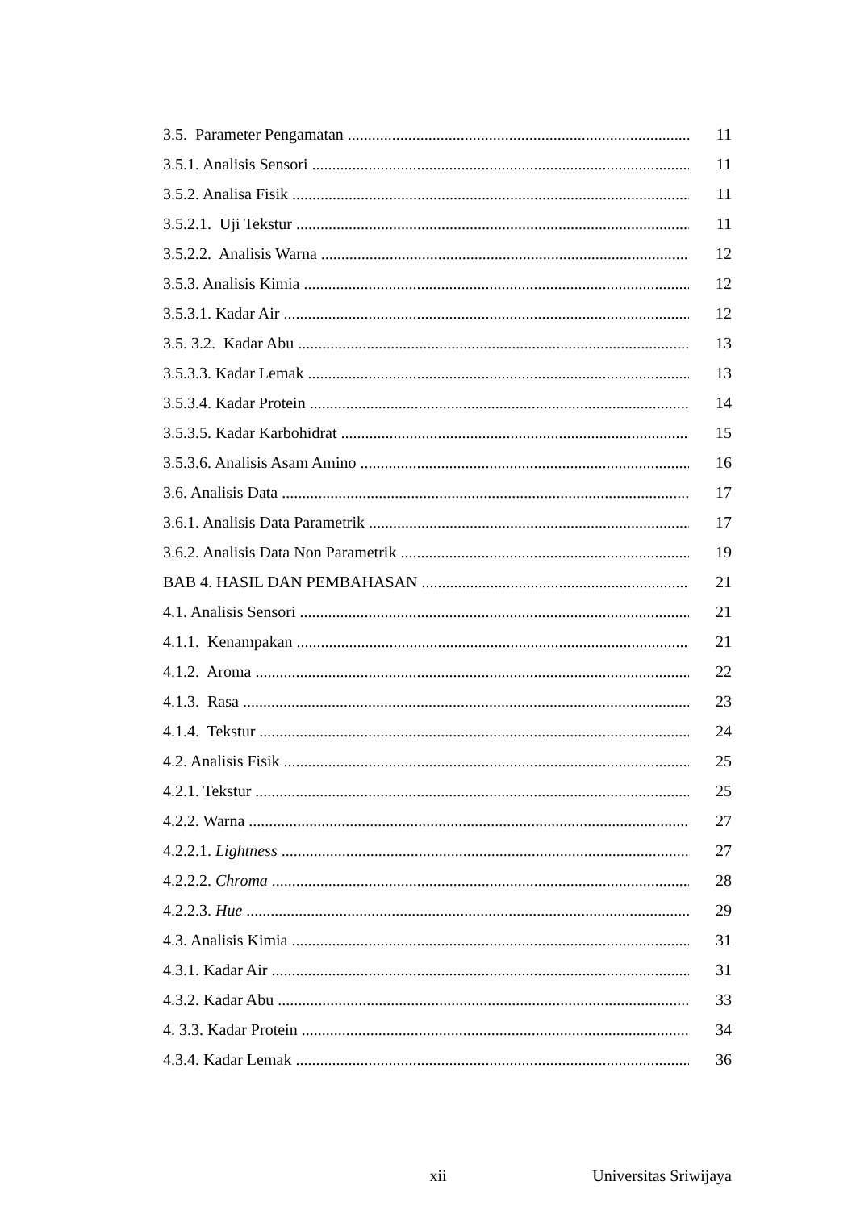3.5. Parameter Pengamatan 11
3.5.1. Analisis Sensori 11
3.5.2. Analisa Fisik 11
3.5.2.1. Uji Tekstur 11
3.5.2.2. Analisis Warna 12
3.5.3. Analisis Kimia 12
3.5.3.1. Kadar Air 12
3.5. 3.2. Kadar Abu 13
3.5.3.3. Kadar Lemak 13
3.5.3.4. Kadar Protein 14
3.5.3.5. Kadar Karbohidrat 15
3.5.3.6. Analisis Asam Amino 16
3.6. Analisis Data 17
3.6.1. Analisis Data Parametrik 17
3.6.2. Analisis Data Non Parametrik 19
BAB 4. HASIL DAN PEMBAHASAN 21
4.1. Analisis Sensori 21
4.1.1. Kenampakan 21
4.1.2. Aroma 22
4.1.3. Rasa 23
4.1.4. Tekstur 24
4.2. Analisis Fisik 25
4.2.1. Tekstur 25
4.2.2. Warna 27
4.2.2.1. Lightness 27
4.2.2.2. Chroma 28
4.2.2.3. Hue 29
4.3. Analisis Kimia 31
4.3.1. Kadar Air 31
4.3.2. Kadar Abu 33
4. 3.3. Kadar Protein 34
4.3.4. Kadar Lemak 36
xii Universitas Sriwijaya